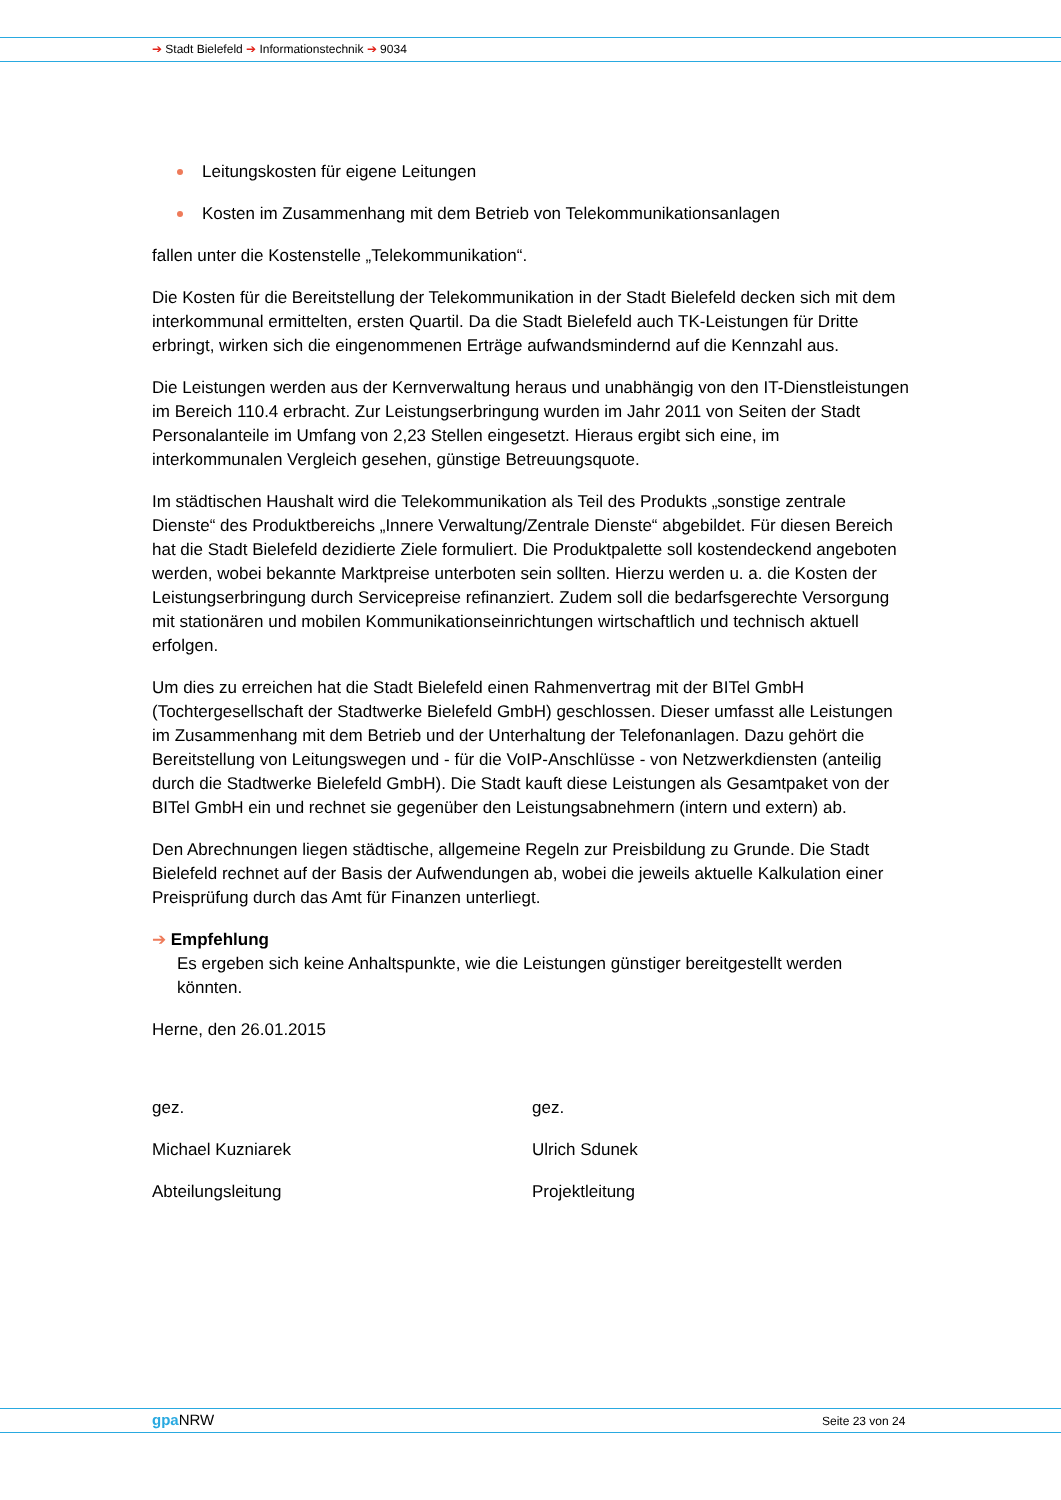➔ Stadt Bielefeld ➔ Informationstechnik ➔ 9034
Leitungskosten für eigene Leitungen
Kosten im Zusammenhang mit dem Betrieb von Telekommunikationsanlagen
fallen unter die Kostenstelle „Telekommunikation“.
Die Kosten für die Bereitstellung der Telekommunikation in der Stadt Bielefeld decken sich mit dem interkommunal ermittelten, ersten Quartil. Da die Stadt Bielefeld auch TK-Leistungen für Dritte erbringt, wirken sich die eingenommenen Erträge aufwandsmindernd auf die Kennzahl aus.
Die Leistungen werden aus der Kernverwaltung heraus und unabhängig von den IT-Dienstleistungen im Bereich 110.4 erbracht. Zur Leistungserbringung wurden im Jahr 2011 von Seiten der Stadt Personalanteile im Umfang von 2,23 Stellen eingesetzt. Hieraus ergibt sich eine, im interkommunalen Vergleich gesehen, günstige Betreuungsquote.
Im städtischen Haushalt wird die Telekommunikation als Teil des Produkts „sonstige zentrale Dienste“ des Produktbereichs „Innere Verwaltung/Zentrale Dienste“ abgebildet. Für diesen Bereich hat die Stadt Bielefeld dezidierte Ziele formuliert. Die Produktpalette soll kostendeckend angeboten werden, wobei bekannte Marktpreise unterboten sein sollten. Hierzu werden u. a. die Kosten der Leistungserbringung durch Servicepreise refinanziert. Zudem soll die bedarfsgerechte Versorgung mit stationären und mobilen Kommunikationseinrichtungen wirtschaftlich und technisch aktuell erfolgen.
Um dies zu erreichen hat die Stadt Bielefeld einen Rahmenvertrag mit der BITel GmbH (Tochtergesellschaft der Stadtwerke Bielefeld GmbH) geschlossen. Dieser umfasst alle Leistungen im Zusammenhang mit dem Betrieb und der Unterhaltung der Telefonanlagen. Dazu gehört die Bereitstellung von Leitungswegen und - für die VoIP-Anschlüsse - von Netzwerkdiensten (anteilig durch die Stadtwerke Bielefeld GmbH). Die Stadt kauft diese Leistungen als Gesamtpaket von der BITel GmbH ein und rechnet sie gegenüber den Leistungsabnehmern (intern und extern) ab.
Den Abrechnungen liegen städtische, allgemeine Regeln zur Preisbildung zu Grunde. Die Stadt Bielefeld rechnet auf der Basis der Aufwendungen ab, wobei die jeweils aktuelle Kalkulation einer Preisprüfung durch das Amt für Finanzen unterliegt.
➔ Empfehlung
Es ergeben sich keine Anhaltspunkte, wie die Leistungen günstiger bereitgestellt werden könnten.
Herne, den 26.01.2015
gez.
Michael Kuzniarek
Abteilungsleitung
gez.
Ulrich Sdunek
Projektleitung
gpa NRW Seite 23 von 24